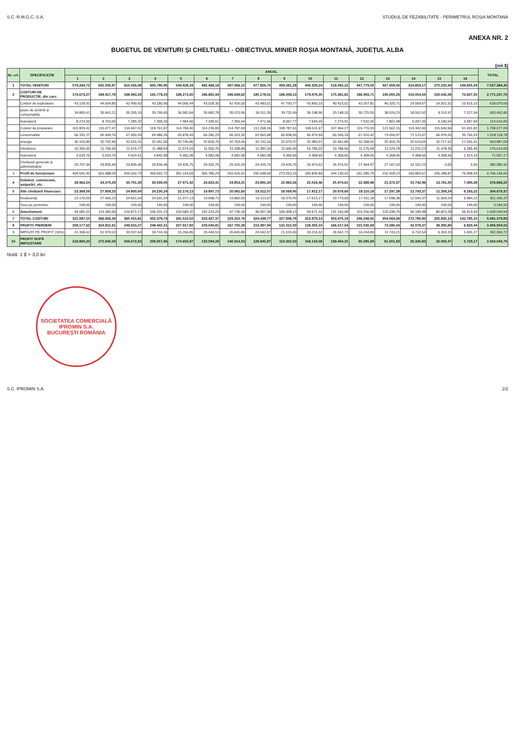S.C. R.M.G.C. S.A. STUDIUL DE FEZABILITATE - PERIMETRUL ROȘIA MONTANA
ANEXA NR. 2
BUGETUL DE VENITURI ȘI CHELTUIELI - OBIECTIVUL MINIER ROȘIA MONTANĂ, JUDEȚUL ALBA
[mii $]
| Nr. crt. | SPECIFICAȚIE | ANUAL | | | | | | | | | | | | | | | | TOTAL |
| --- | --- | --- | --- | --- | --- | --- | --- | --- | --- | --- | --- | --- | --- | --- | --- | --- | --- | --- |
| | | 1 | 2 | 3 | 4 | 5 | 6 | 7 | 8 | 9 | 10 | 11 | 12 | 13 | 14 | 15 | 16 | |
| 1 | TOTAL VENITURI | 579.264,72 | 691.505,87 | 615.026,08 | 600.780,95 | 549.428,34 | 492.468,18 | 497.066,15 | 477.826,70 | 459.261,28 | 440.329,24 | 519.492,22 | 447.779,50 | 427.459,43 | 314.859,17 | 275.230,94 | 149.605,59 | 7.537.384,35 |
| 2 | COSTURI DE PRODUCȚIE, din care: | 174.673,27 | 189.917,78 | 188.993,29 | 191.778,23 | 188.273,65 | 186.681,94 | 186.639,62 | 185.178,01 | 186.008,13 | 179.479,35 | 175.361,81 | 186.493,71 | 195.055,29 | 154.054,50 | 130.042,08 | 72.607,05 | 2.771.237,70 |
| | Costuri de exploatare: | 43.139,91 | 44.604,85 | 42.490,42 | 43.180,90 | 44.066,44 | 43.018,30 | 42.426,00 | 43.483,01 | 47.793,77 | 43.893,15 | 40.423,01 | 43.257,81 | 46.325,71 | 24.559,67 | 14.501,52 | 10.915,23 | 618.079,69 |
| | piese de schimb și consumabile | 34.865,41 | 35.841,21 | 35.205,10 | 35.790,65 | 36.581,84 | 35.682,78 | 35.070,56 | 36.011,35 | 39.725,99 | 36.198,96 | 33.148,10 | 35.725,55 | 38.524,23 | 18.552,62 | 9.310,97 | 7.227,54 | 503.462,85 |
| | manoperă | 8.274,50 | 8.763,65 | 7.285,32 | 7.390,25 | 7.484,60 | 7.335,51 | 7.355,44 | 7.471,66 | 8.067,77 | 7.694,20 | 7.274,91 | 7.532,26 | 7.801,48 | 6.007,05 | 5.190,54 | 3.687,69 | 114.616,83 |
| | Costuri de preparare: | 101.825,42 | 115.477,47 | 116.667,42 | 118.761,87 | 114.780,46 | 114.236,89 | 114.787,69 | 112.268,26 | 108.787,61 | 108.611,67 | 107.964,27 | 115.770,93 | 121.562,15 | 119.342,60 | 115.540,56 | 61.691,82 | 1.768.077,09 |
| | consumabile | 56.332,27 | 65.944,76 | 67.450,93 | 69.980,26 | 65.878,49 | 65.280,29 | 66.203,30 | 63.563,68 | 60.838,65 | 60.974,94 | 60.345,18 | 67.916,42 | 73.559,97 | 71.123,07 | 66.976,05 | 35.750,53 | 1.018.118,78 |
| | energie | 30.103,90 | 32.792,46 | 32.615,31 | 32.451,00 | 32.745,86 | 32.818,76 | 32.703,45 | 32.741,16 | 32.579,37 | 32.483,07 | 32.461,89 | 32.308,92 | 32.403,76 | 32.619,65 | 32.717,52 | 17.341,01 | 503.887,09 |
| | întreținere | 10.355,50 | 11.706,50 | 11.676,77 | 11.488,54 | 11.574,03 | 11.555,76 | 11.298,86 | 11.381,34 | 11.000,94 | 10.785,02 | 10.788,56 | 11.176,94 | 11.229,78 | 11.231,23 | 11.478,35 | 6.285,95 | 175.014,05 |
| | manoperă | 5.033,76 | 5.033,76 | 4.924,41 | 4.842,08 | 4.582,08 | 4.582,08 | 4.582,08 | 4.582,08 | 4.368,65 | 4.368,65 | 4.368,65 | 4.368,65 | 4.368,65 | 4.368,65 | 4.368,65 | 2.314,33 | 71.057,17 |
| | Cheltuieli generale și administrative | 29.707,94 | 29.835,46 | 29.835,46 | 29.835,46 | 29.426,75 | 29.426,75 | 29.425,93 | 29.426,75 | 29.426,75 | 26.974,52 | 26.974,52 | 27.464,97 | 27.167,43 | 10.152,23 | 0,00 | 0,00 | 385.080,92 |
| 3 | Profit de funcționare | 404.591,45 | 501.588,09 | 426.032,79 | 409.002,72 | 361.154,69 | 305.786,24 | 310.426,52 | 292.648,69 | 273.253,15 | 260.849,89 | 344.130,42 | 261.285,79 | 232.404,13 | 160.804,67 | 145.188,87 | 76.998,54 | 4.766.146,65 |
| 4 | Dobânzi, comisioane, asigurări, etc. | 28.963,24 | 34.575,29 | 30.751,30 | 30.039,05 | 27.471,42 | 24.623,41 | 24.853,31 | 23.891,34 | 22.963,06 | 22.016,46 | 25.974,61 | 22.388,98 | 21.372,97 | 15.742,96 | 13.761,55 | 7.480,28 | 376.869,22 |
| 5 | Alte cheltuieli financiare: | 23.369,59 | 27.859,23 | 24.800,04 | 24.230,24 | 22.176,13 | 19.897,73 | 20.081,65 | 19.312,07 | 18.569,45 | 17.812,17 | 20.978,69 | 18.110,18 | 17.297,38 | 12.793,37 | 11.208,24 | 6.183,22 | 304.679,37 |
| | Redevență | 23.170,59 | 27.660,23 | 24.601,04 | 24.031,24 | 21.977,13 | 19.698,73 | 19.882,65 | 19.113,07 | 18.370,45 | 17.613,17 | 20.779,69 | 17.911,18 | 17.098,38 | 12.594,37 | 11.009,24 | 5.984,22 | 301.495,37 |
| | Taxa pe perimetru | 199,00 | 199,00 | 199,00 | 199,00 | 199,00 | 199,00 | 199,00 | 199,00 | 199,00 | 199,00 | 199,00 | 199,00 | 199,00 | 199,00 | 199,00 | 199,00 | 3.184,00 |
| 6 | Amortisment | 94.081,01 | 114.340,95 | 120.871,17 | 106.331,23 | 103.589,32 | 102.224,29 | 97.736,18 | 96.057,35 | 100.408,13 | 94.671,16 | 131.160,08 | 119.256,06 | 120.338,75 | 90.189,98 | 80.823,28 | 56.514,60 | 1.628.593,54 |
| 7 | TOTAL COSTURI | 321.087,10 | 366.693,26 | 365.415,81 | 352.378,74 | 341.510,52 | 333.427,37 | 329.310,76 | 324.438,77 | 327.948,78 | 313.979,14 | 353.475,19 | 346.248,92 | 354.064,39 | 272.780,80 | 235.835,14 | 142.785,15 | 5.081.379,83 |
| 8 | PROFIT/ PIERDERI | 258.177,62 | 324.812,61 | 249.610,27 | 248.402,21 | 207.917,82 | 159.040,81 | 167.755,39 | 153.387,94 | 131.312,50 | 126.350,10 | 166.017,04 | 101.530,58 | 73.395,04 | 42.078,37 | 39.395,80 | 6.820,44 | 2.456.004,52 |
| 9 | IMPOZIT PE PROFIT (16%) | 41.308,42 | 51.970,02 | 39.937,64 | 39.744,35 | 33.266,85 | 25.446,53 | 26.840,86 | 24.542,07 | 21.010,00 | 20.216,02 | 26.562,73 | 16.244,89 | 11.743,21 | 6.732,54 | 6.303,33 | 1.091,27 | 392.960,72 |
| 10 | PROFIT DUPĂ IMPOZITARE | 216.869,20 | 272.842,59 | 209.672,63 | 208.657,86 | 174.650,97 | 133.594,28 | 140.914,53 | 128.845,87 | 110.302,50 | 106.134,08 | 139.454,31 | 85.285,69 | 61.651,83 | 35.345,83 | 33.092,47 | 5.729,17 | 2.063.043,79 |
Notă: 1 $ = 3,0 lei
SOCIETATEA COMERCIALĂ
IPROMIN S.A.
BUCUREȘTI ROMÂNIA
S.C. IPROMIN S.A. 2/2